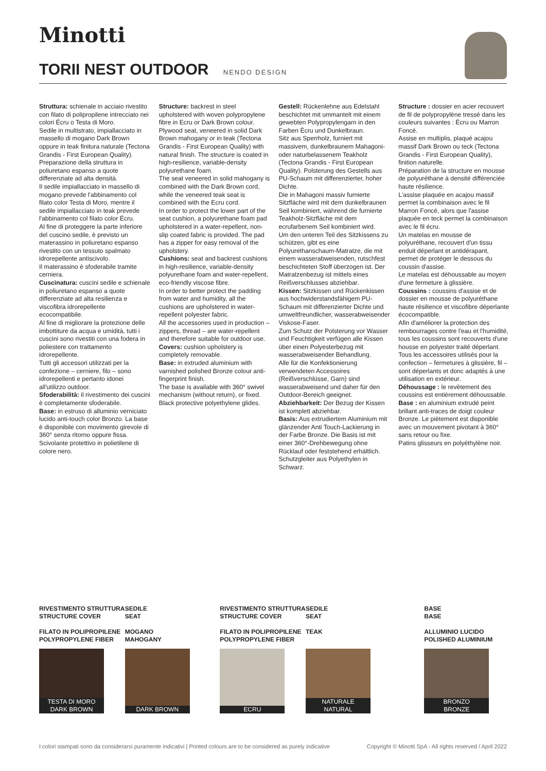Minotti
TORII NEST OUTDOOR NENDO DESIGN
Struttura: schienale in acciaio rivestito con filato di polipropilene intrecciato nei colori Écru o Testa di Moro.
Sedile in multistrato, impiallacciato in massello di mogano Dark Brown oppure in teak finitura naturale (Tectona Grandis - First European Quality).
Preparazione della struttura in poliuretano espanso a quote differenziate ad alta densità.
Il sedile impiallacciato in massello di mogano prevede l'abbinamento col filato color Testa di Moro, mentre il sedile impiallacciato in teak prevede l'abbinamento col filato color Écru.
Al fine di proteggere la parte inferiore del cuscino sedile, è previsto un materassino in poliuretano espanso rivestito con un tessuto spalmato idrorepellente antiscivolo.
Il materassino è sfoderabile tramite cerniera.
Cuscinatura: cuscini sedile e schienale in poliuretano espanso a quote differenziate ad alta resilienza e viscofibra idrorepellente ecocompatibile.
Al fine di migliorare la protezione delle imbottiture da acqua e umidità, tutti i cuscini sono rivestiti con una fodera in poliestere con trattamento idrorepellente.
Tutti gli accessori utilizzati per la confezione – cerniere, filo – sono idrorepellenti e pertanto idonei all'utilizzo outdoor.
Sfoderabilità: il rivestimento dei cuscini è completamente sfoderabile.
Base: in estruso di alluminio verniciato lucido anti-touch color Bronzo. La base è disponibile con movimento girevole di 360° senza ritorno oppure fissa.
Scivolante protettivo in polietilene di colore nero.
Structure: backrest in steel upholstered with woven polypropylene fibre in Ecru or Dark Brown colour. Plywood seat, veneered in solid Dark Brown mahogany or in teak (Tectona Grandis - First European Quality) with natural finish. The structure is coated in high-resilience, variable-density polyurethane foam.
The seat veneered in solid mahogany is combined with the Dark Brown cord, while the veneered teak seat is combined with the Ecru cord.
In order to protect the lower part of the seat cushion, a polyurethane foam pad upholstered in a water-repellent, non-slip coated fabric is provided. The pad has a zipper for easy removal of the upholstery.
Cushions: seat and backrest cushions in high-resilience, variable-density polyurethane foam and water-repellent, eco-friendly viscose fibre.
In order to better protect the padding from water and humidity, all the cushions are upholstered in water-repellent polyester fabric.
All the accessories used in production – zippers, thread – are water-repellent and therefore suitable for outdoor use.
Covers: cushion upholstery is completely removable.
Base: in extruded aluminium with varnished polished Bronze colour anti-fingerprint finish.
The base is available with 360° swivel mechanism (without return), or fixed.
Black protective polyethylene glides.
Gestell: Rückenlehne aus Edelstahl beschichtet mit ummantelt mit einem gewebten Polypropylengarn in den Farben Ècru und Dunkelbraun.
Sitz aus Sperrholz, furniert mit massivem, dunkelbraunem Mahagoni- oder naturbelassenem Teakholz (Tectona Grandis - First European Quality). Polsterung des Gestells aus PU-Schaum mit differenzierter, hoher Dichte.
Die in Mahagoni massiv furnierte Sitzfläche wird mit dem dunkelbraunen Seil kombiniert, während die furnierte Teakholz-Sitzfläche mit dem ecrufarbenem Seil kombiniert wird.
Um den unteren Teil des Sitzkissens zu schützen, gibt es eine Polyurethanschaum-Matratze, die mit einem wasserabweisenden, rutschfest beschichteten Stoff überzogen ist. Der Matratzenbezug ist mittels eines Reißverschlusses abziehbar.
Kissen: Sitzkissen und Rückenkissen aus hochwiderstandsfähigem PU-Schaum mit differenzierter Dichte und umweltfreundlicher, wasserabweisender Viskose-Faser.
Zum Schutz der Polsterung vor Wasser und Feuchtigkeit verfügen alle Kissen über einen Polyesterbezug mit wasserabweisender Behandlung.
Alle für die Konfektionierung verwendeten Accessoires (Reißverschlüsse, Garn) sind wasserabweisend und daher für den Outdoor-Bereich geeignet.
Abziehbarkeit: Der Bezug der Kissen ist komplett abziehbar.
Basis: Aus extrudiertem Aluminium mit glänzender Anti Touch-Lackierung in der Farbe Bronze. Die Basis ist mit einer 360°-Drehbewegung ohne Rücklauf oder feststehend erhältlich.
Schutzgleiter aus Polyethylen in Schwarz.
Structure : dossier en acier recouvert de fil de polypropylène tressé dans les couleurs suivantes : Écru ou Marron Foncé.
Assise en multiplis, plaqué acajou massif Dark Brown ou teck (Tectona Grandis - First European Quality), finition naturelle.
Préparation de la structure en mousse de polyuréthane à densité différenciée haute résilience.
L'assise plaquée en acajou massif permet la combinaison avec le fil Marron Foncé, alors que l'assise plaquée en teck permet la combinaison avec le fil écru.
Un matelas en mousse de polyuréthane, recouvert d'un tissu enduit déperlant et antidérapant, permet de protéger le dessous du coussin d'assise.
Le matelas est déhoussable au moyen d'une fermeture à glissière.
Coussins : coussins d'assise et de dossier en mousse de polyuréthane haute résilience et viscofibre déperlante écocompatible.
Afin d'améliorer la protection des rembourrages contre l'eau et l'humidité, tous les coussins sont recouverts d'une housse en polyester traité déperlant.
Tous les accessoires utilisés pour la confection – fermetures à glissière, fil – sont déperlants et donc adaptés à une utilisation en extérieur.
Déhoussage : le revêtement des coussins est entièrement déhoussable.
Base : en aluminium extrudé peint brillant anti-traces de doigt couleur Bronze. Le piètement est disponible avec un mouvement pivotant à 360° sans retour ou fixe.
Patins glisseurs en polyéthylène noir.
RIVESTIMENTO STRUTTURA
STRUCTURE COVER
FILATO IN POLIPROPILENE
POLYPROPYLENE FIBER
TESTA DI MORO
DARK BROWN
SEDILE
SEAT
MOGANO
MAHOGANY
DARK BROWN
RIVESTIMENTO STRUTTURA
STRUCTURE COVER
FILATO IN POLIPROPILENE
POLYPROPYLENE FIBER
ECRU
SEDILE
SEAT
TEAK
NATURALE
NATURAL
BASE
BASE
ALLUMINIO LUCIDO
POLISHED ALUMINIUM
BRONZO
BRONZE
I colori stampati sono da considerarsi puramente indicativi | Printed colours are to be considered as purely indicative Copyright © Minotti SpA - All rights reserved / April 2022